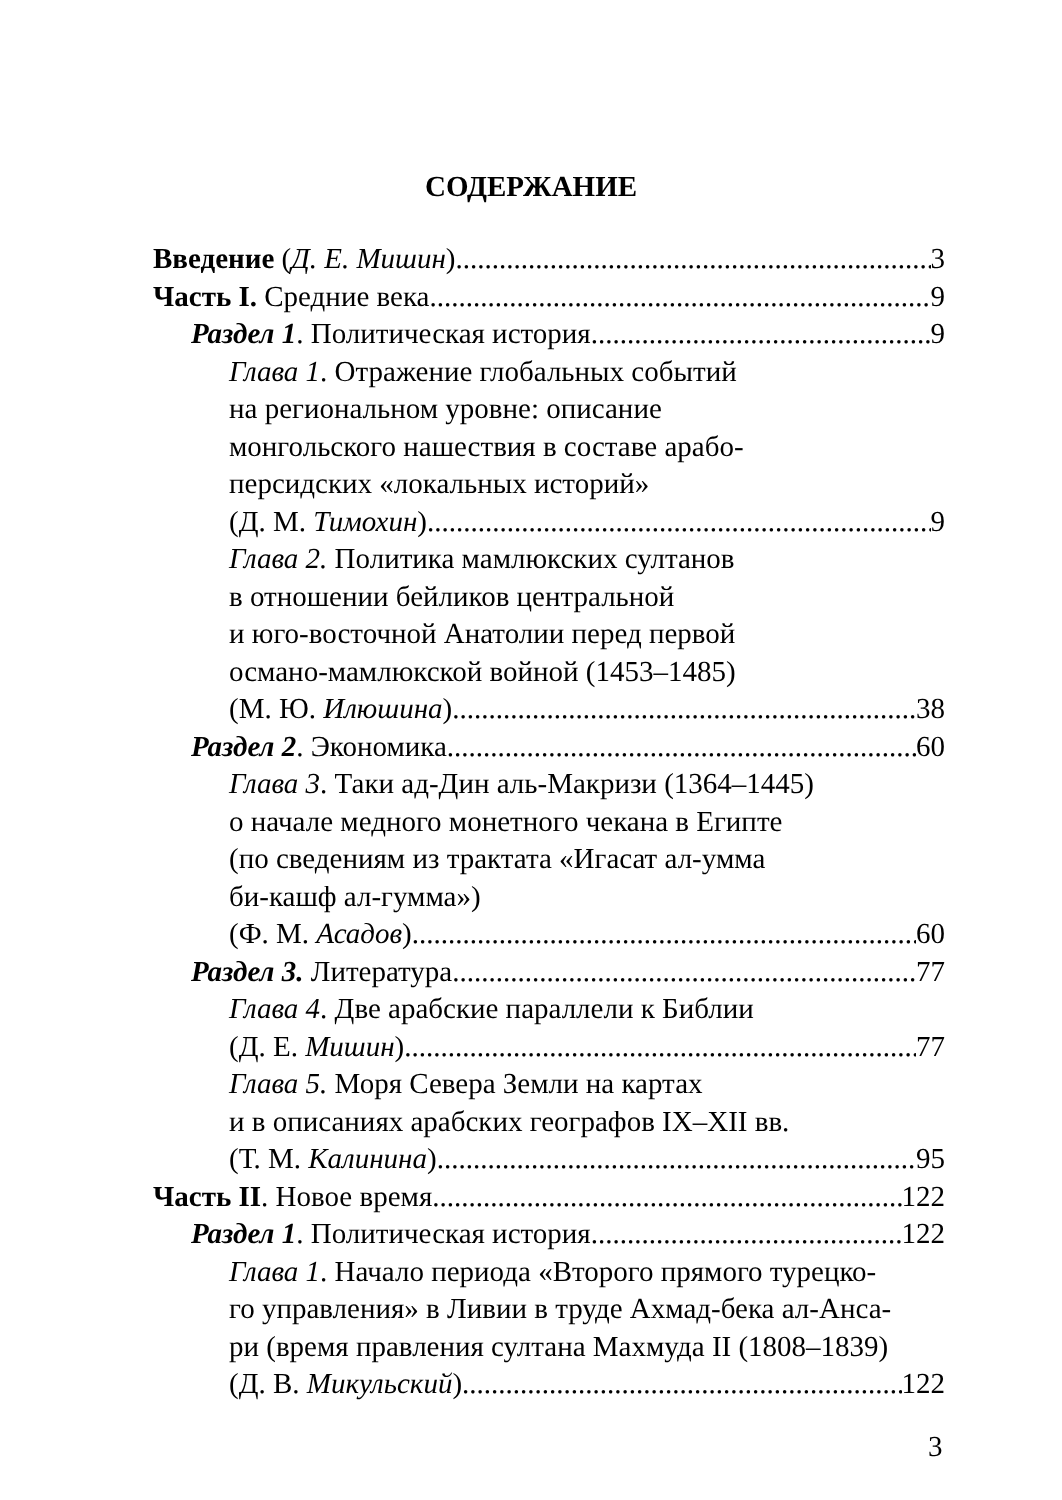СОДЕРЖАНИЕ
Введение (Д. Е. Мишин) 3
Часть I. Средние века 9
Раздел 1. Политическая история 9
Глава 1. Отражение глобальных событий
на региональном уровне: описание
монгольского нашествия в составе арабо-
персидских «локальных историй»
(Д. М. Тимохин) 9
Глава 2. Политика мамлюкских султанов
в отношении бейликов центральной
и юго-восточной Анатолии перед первой
османо-мамлюкской войной (1453–1485)
(М. Ю. Илюшина) 38
Раздел 2. Экономика 60
Глава 3. Таки ад-Дин аль-Макризи (1364–1445)
о начале медного монетного чекана в Египте
(по сведениям из трактата «Игасат ал-умма
би-кашф ал-гумма»)
(Ф. М. Асадов) 60
Раздел 3. Литература 77
Глава 4. Две арабские параллели к Библии
(Д. Е. Мишин) 77
Глава 5. Моря Севера Земли на картах
и в описаниях арабских географов IX–XII вв.
(Т. М. Калинина) 95
Часть II. Новое время 122
Раздел 1. Политическая история 122
Глава 1. Начало периода «Второго прямого турецко-
го управления» в Ливии в труде Ахмад-бека ал-Анса-
ри (время правления султана Махмуда II (1808–1839)
(Д. В. Микульский) 122
3